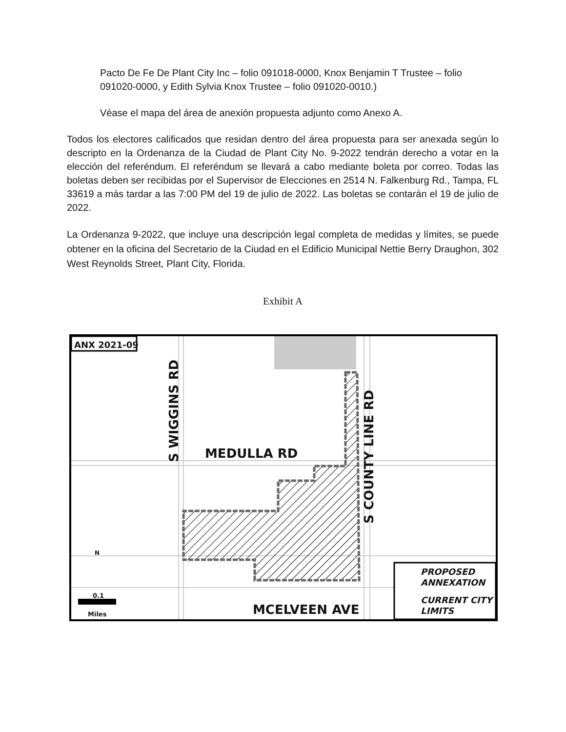Pacto De Fe De Plant City Inc – folio 091018-0000, Knox Benjamin T Trustee – folio 091020-0000, y Edith Sylvia Knox Trustee – folio 091020-0010.)
Véase el mapa del área de anexión propuesta adjunto como Anexo A.
Todos los electores calificados que residan dentro del área propuesta para ser anexada según lo descripto en la Ordenanza de la Ciudad de Plant City No. 9-2022 tendrán derecho a votar en la elección del referéndum. El referéndum se llevará a cabo mediante boleta por correo. Todas las boletas deben ser recibidas por el Supervisor de Elecciones en 2514 N. Falkenburg Rd., Tampa, FL 33619 a más tardar a las 7:00 PM del 19 de julio de 2022. Las boletas se contarán el 19 de julio de 2022.
La Ordenanza 9-2022, que incluye una descripción legal completa de medidas y límites, se puede obtener en la oficina del Secretario de la Ciudad en el Edificio Municipal Nettie Berry Draughon, 302 West Reynolds Street, Plant City, Florida.
Exhibit A
ANX 2021-09
MEDULLA RD
MCELVEEN AVE
S WIGGINS RD
S COUNTY LINE RD
0.1
Miles
N
PROPOSED
ANNEXATION
CURRENT CITY
LIMITS